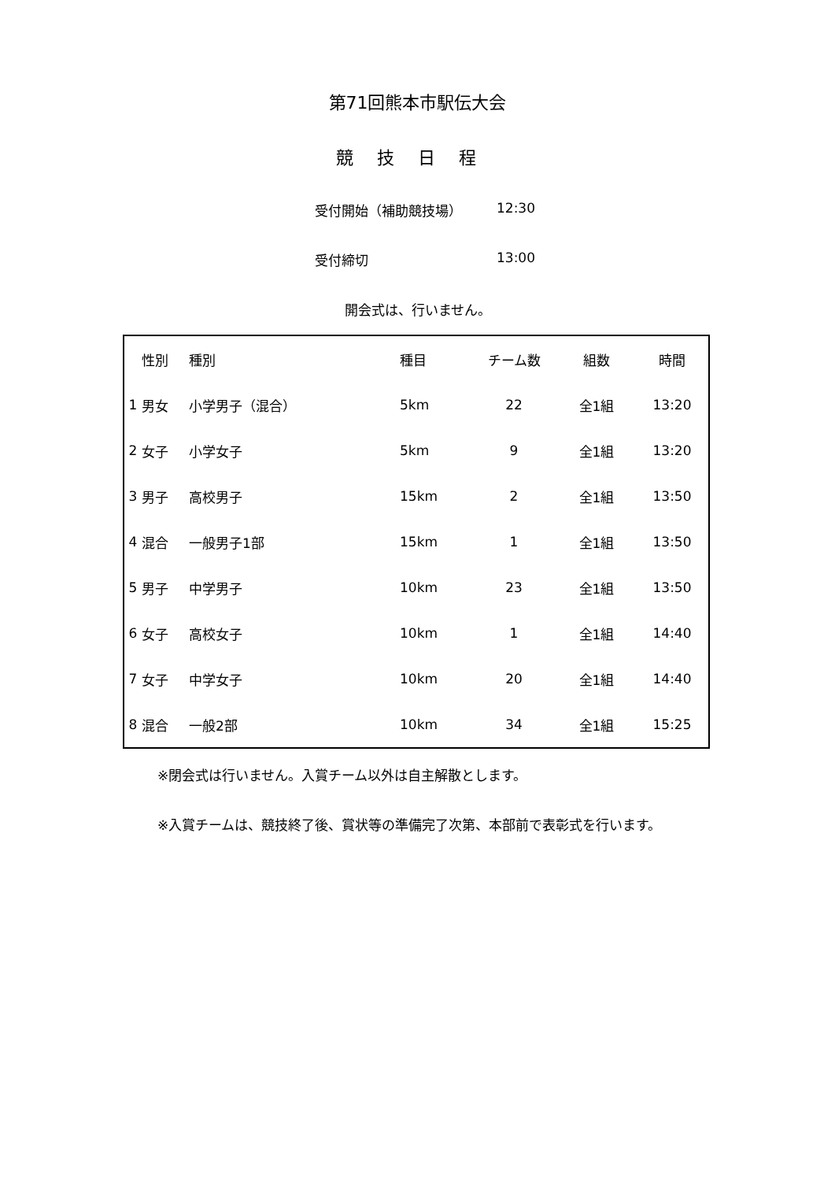第71回熊本市駅伝大会
競技日程
受付開始（補助競技場） 12:30
受付締切 13:00
開会式は、行いません。
| | 性別 | 種別 | 種目 | チーム数 | 組数 | 時間 |
| --- | --- | --- | --- | --- | --- | --- |
| 1 | 男女 | 小学男子（混合） | 5km | 22 | 全1組 | 13:20 |
| 2 | 女子 | 小学女子 | 5km | 9 | 全1組 | 13:20 |
| 3 | 男子 | 高校男子 | 15km | 2 | 全1組 | 13:50 |
| 4 | 混合 | 一般男子1部 | 15km | 1 | 全1組 | 13:50 |
| 5 | 男子 | 中学男子 | 10km | 23 | 全1組 | 13:50 |
| 6 | 女子 | 高校女子 | 10km | 1 | 全1組 | 14:40 |
| 7 | 女子 | 中学女子 | 10km | 20 | 全1組 | 14:40 |
| 8 | 混合 | 一般2部 | 10km | 34 | 全1組 | 15:25 |
※閉会式は行いません。入賞チーム以外は自主解散とします。
※入賞チームは、競技終了後、賞状等の準備完了次第、本部前で表彰式を行います。